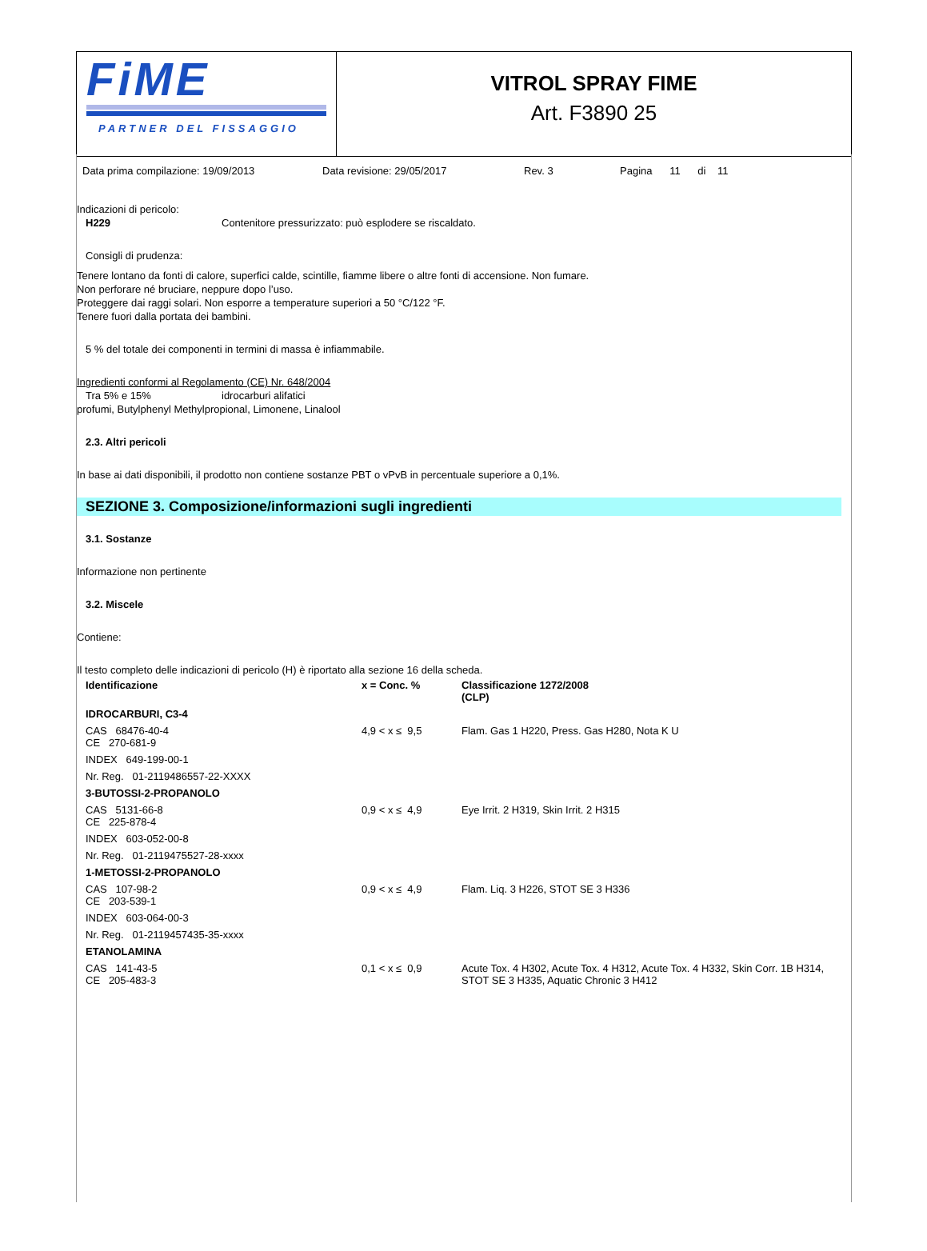FiME
PARTNER DEL FISSAGGIO
VITROL SPRAY FIME
Art. F3890 25
Data prima compilazione: 19/09/2013 Data revisione: 29/05/2017 Rev. 3 Pagina 11 di 11
Indicazioni di pericolo:
H229 Contenitore pressurizzato: può esplodere se riscaldato.
Consigli di prudenza:
Tenere lontano da fonti di calore, superfici calde, scintille, fiamme libere o altre fonti di accensione. Non fumare.
Non perforare né bruciare, neppure dopo l’uso.
Proteggere dai raggi solari. Non esporre a temperature superiori a 50 °C/122 °F.
Tenere fuori dalla portata dei bambini.
5 % del totale dei componenti in termini di massa è infiammabile.
Ingredienti conformi al Regolamento (CE) Nr. 648/2004
Tra 5% e 15% idrocarburi alifatici
profumi, Butylphenyl Methylpropional, Limonene, Linalool
2.3. Altri pericoli
In base ai dati disponibili, il prodotto non contiene sostanze PBT o vPvB in percentuale superiore a 0,1%.
SEZIONE 3. Composizione/informazioni sugli ingredienti
3.1. Sostanze
Informazione non pertinente
3.2. Miscele
Contiene:
Il testo completo delle indicazioni di pericolo (H) è riportato alla sezione 16 della scheda.
| Identificazione | x = Conc. % | Classificazione 1272/2008 (CLP) |
| --- | --- | --- |
| IDROCARBURI, C3-4 | | |
| CAS 68476-40-4 CE 270-681-9 | 4,9 < x ≤ 9,5 | Flam. Gas 1 H220, Press. Gas H280, Nota K U |
| INDEX 649-199-00-1 | | |
| Nr. Reg. 01-2119486557-22-XXXX | | |
| 3-BUTOSSI-2-PROPANOLO | | |
| CAS 5131-66-8 CE 225-878-4 | 0,9 < x ≤ 4,9 | Eye Irrit. 2 H319, Skin Irrit. 2 H315 |
| INDEX 603-052-00-8 | | |
| Nr. Reg. 01-2119475527-28-xxxx | | |
| 1-METOSSI-2-PROPANOLO | | |
| CAS 107-98-2 CE 203-539-1 | 0,9 < x ≤ 4,9 | Flam. Liq. 3 H226, STOT SE 3 H336 |
| INDEX 603-064-00-3 | | |
| Nr. Reg. 01-2119457435-35-xxxx | | |
| ETANOLAMINA | | |
| CAS 141-43-5 CE 205-483-3 | 0,1 < x ≤ 0,9 | Acute Tox. 4 H302, Acute Tox. 4 H312, Acute Tox. 4 H332, Skin Corr. 1B H314, STOT SE 3 H335, Aquatic Chronic 3 H412 |